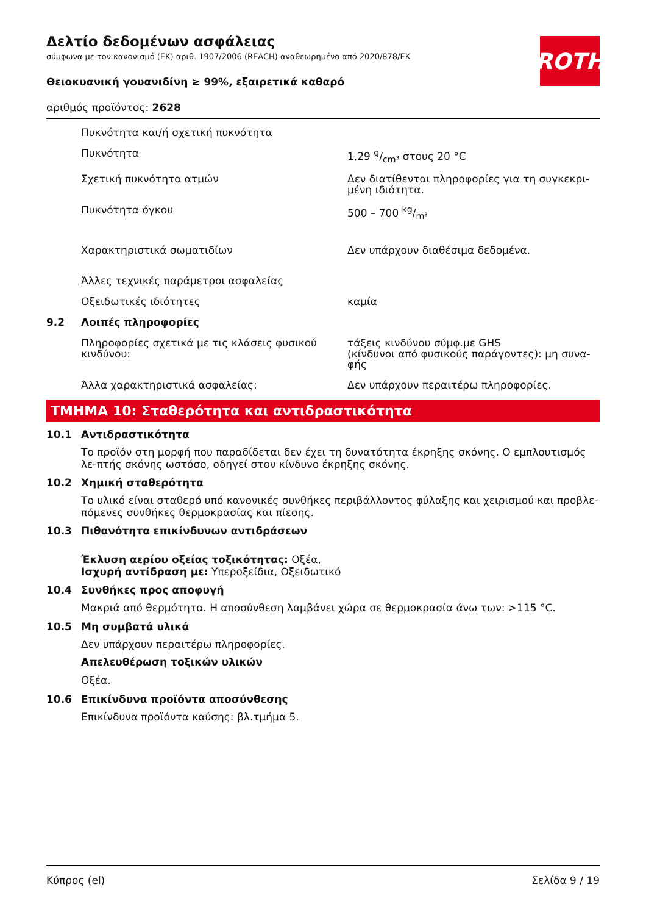ROTH
Δελτίο δεδομένων ασφάλειας
σύμφωνα με τον κανονισμό (ΕΚ) αριθ. 1907/2006 (REACH) αναθεωρημένο από 2020/878/ΕΚ
Θειοκυανική γουανιδίνη ≥ 99%, εξαιρετικά καθαρό
αριθμός προϊόντος: 2628
| | Πυκνότητα και/ή σχετική πυκνότητα | |
| | Πυκνότητα | 1,29 g/cm³ στους 20 °C |
| | Σχετική πυκνότητα ατμών | Δεν διατίθενται πληροφορίες για τη συγκεκρι-μένη ιδιότητα. |
| | Πυκνότητα όγκου | 500 – 700 kg/m³ |
| | Χαρακτηριστικά σωματιδίων | Δεν υπάρχουν διαθέσιμα δεδομένα. |
| | Άλλες τεχνικές παράμετροι ασφαλείας | |
| | Οξειδωτικές ιδιότητες | καμία |
| 9.2 | Λοιπές πληροφορίες | |
| | Πληροφορίες σχετικά με τις κλάσεις φυσικού κινδύνου: | τάξεις κινδύνου σύμφ.με GHS (κίνδυνοι από φυσικούς παράγοντες): μη συνα-φής |
| | Άλλα χαρακτηριστικά ασφαλείας: | Δεν υπάρχουν περαιτέρω πληροφορίες. |
ΤΜΗΜΑ 10: Σταθερότητα και αντιδραστικότητα
10.1 Αντιδραστικότητα
Το προϊόν στη μορφή που παραδίδεται δεν έχει τη δυνατότητα έκρηξης σκόνης. Ο εμπλουτισμός λε-πτής σκόνης ωστόσο, οδηγεί στον κίνδυνο έκρηξης σκόνης.
10.2 Χημική σταθερότητα
Το υλικό είναι σταθερό υπό κανονικές συνθήκες περιβάλλοντος φύλαξης και χειρισμού και προβλε-πόμενες συνθήκες θερμοκρασίας και πίεσης.
10.3 Πιθανότητα επικίνδυνων αντιδράσεων
Έκλυση αερίου οξείας τοξικότητας: Οξέα,
Ισχυρή αντίδραση με: Υπεροξείδια, Οξειδωτικό
10.4 Συνθήκες προς αποφυγή
Μακριά από θερμότητα. Η αποσύνθεση λαμβάνει χώρα σε θερμοκρασία άνω των: >115 °C.
10.5 Μη συμβατά υλικά
Δεν υπάρχουν περαιτέρω πληροφορίες.
Απελευθέρωση τοξικών υλικών
Οξέα.
10.6 Επικίνδυνα προϊόντα αποσύνθεσης
Επικίνδυνα προϊόντα καύσης: βλ.τμήμα 5.
Κύπρος (el) Σελίδα 9 / 19